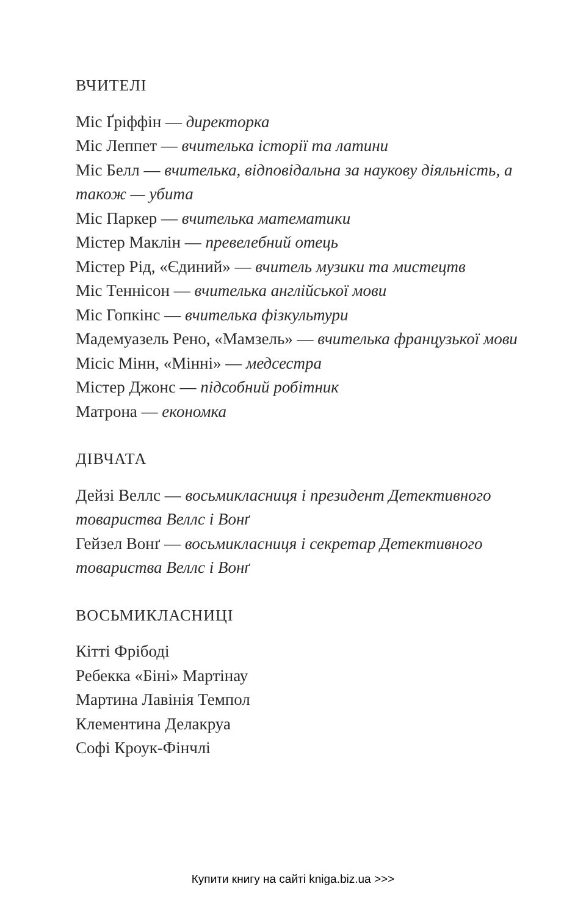ВЧИТЕЛІ
Міс Ґріффін — директорка
Міс Леппет — вчителька історії та латини
Міс Белл — вчителька, відповідальна за наукову діяльність, а також — убита
Міс Паркер — вчителька математики
Містер Маклін — превелебний отець
Містер Рід, «Єдиний» — вчитель музики та мистецтв
Міс Теннісон — вчителька англійської мови
Міс Гопкінс — вчителька фізкультури
Мадемуазель Рено, «Мамзель» — вчителька французької мови
Місіс Мінн, «Мінні» — медсестра
Містер Джонс — підсобний робітник
Матрона — економка
ДІВЧАТА
Дейзі Веллс — восьмикласниця і президент Детективного товариства Веллс і Вонґ
Гейзел Вонґ — восьмикласниця і секретар Детективного товариства Веллс і Вонґ
ВОСЬМИКЛАСНИЦІ
Кітті Фрібоді
Ребекка «Біні» Мартінау
Мартина Лавінія Темпол
Клементина Делакруа
Софі Кроук-Фінчлі
Купити книгу на сайті kniga.biz.ua >>>